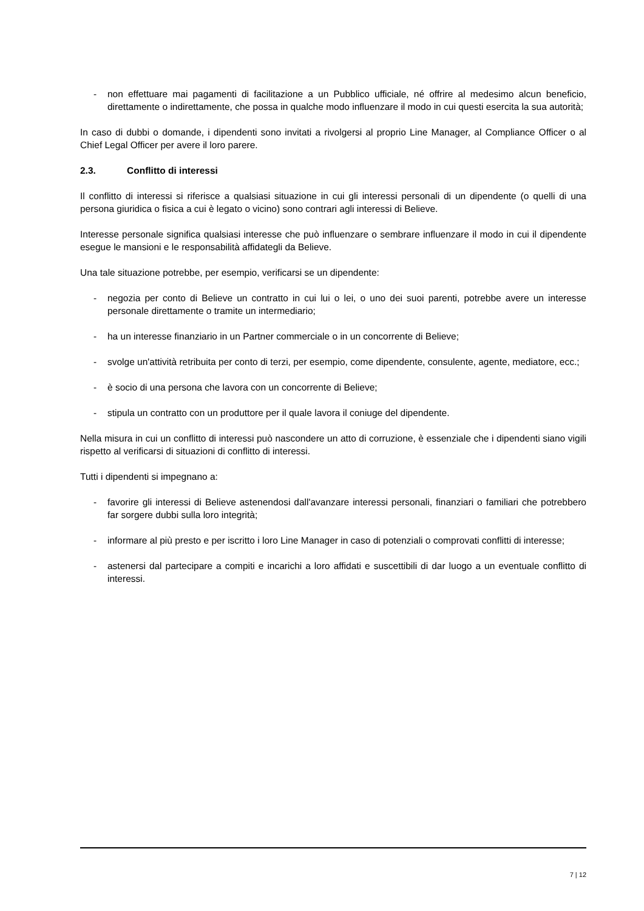- non effettuare mai pagamenti di facilitazione a un Pubblico ufficiale, né offrire al medesimo alcun beneficio, direttamente o indirettamente, che possa in qualche modo influenzare il modo in cui questi esercita la sua autorità;
In caso di dubbi o domande, i dipendenti sono invitati a rivolgersi al proprio Line Manager, al Compliance Officer o al Chief Legal Officer per avere il loro parere.
2.3. Conflitto di interessi
Il conflitto di interessi si riferisce a qualsiasi situazione in cui gli interessi personali di un dipendente (o quelli di una persona giuridica o fisica a cui è legato o vicino) sono contrari agli interessi di Believe.
Interesse personale significa qualsiasi interesse che può influenzare o sembrare influenzare il modo in cui il dipendente esegue le mansioni e le responsabilità affidategli da Believe.
Una tale situazione potrebbe, per esempio, verificarsi se un dipendente:
- negozia per conto di Believe un contratto in cui lui o lei, o uno dei suoi parenti, potrebbe avere un interesse personale direttamente o tramite un intermediario;
- ha un interesse finanziario in un Partner commerciale o in un concorrente di Believe;
- svolge un'attività retribuita per conto di terzi, per esempio, come dipendente, consulente, agente, mediatore, ecc.;
- è socio di una persona che lavora con un concorrente di Believe;
- stipula un contratto con un produttore per il quale lavora il coniuge del dipendente.
Nella misura in cui un conflitto di interessi può nascondere un atto di corruzione, è essenziale che i dipendenti siano vigili rispetto al verificarsi di situazioni di conflitto di interessi.
Tutti i dipendenti si impegnano a:
- favorire gli interessi di Believe astenendosi dall'avanzare interessi personali, finanziari o familiari che potrebbero far sorgere dubbi sulla loro integrità;
- informare al più presto e per iscritto i loro Line Manager in caso di potenziali o comprovati conflitti di interesse;
- astenersi dal partecipare a compiti e incarichi a loro affidati e suscettibili di dar luogo a un eventuale conflitto di interessi.
7 | 12